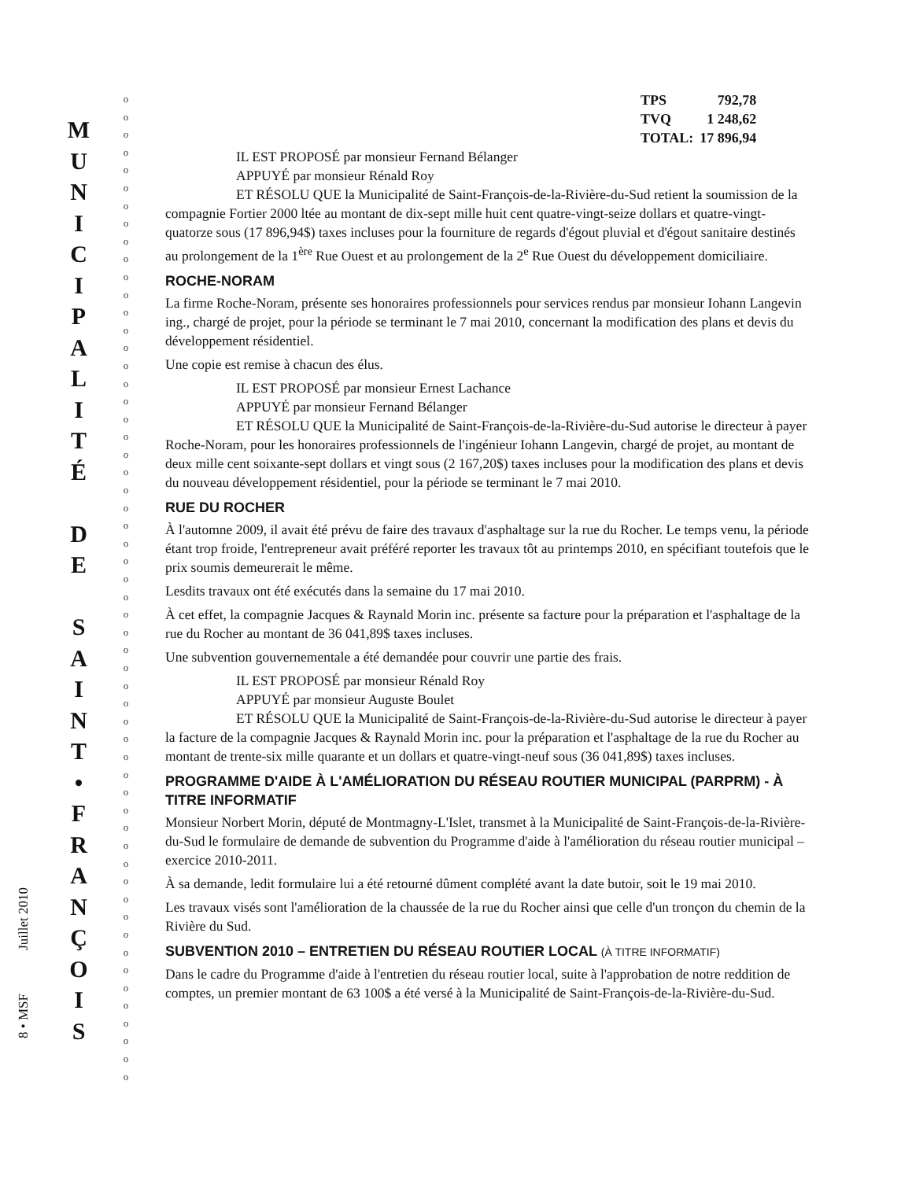8 • MSF Juillet 2010
M
U
N
I
C
I
P
A
L
I
T
É
D
E
S
A
I
N
T
•
F
R
A
N
Ç
O
I
S
o
o
o
o
o
o
o
o
o
o
o
o
o
o
o
o
o
o
o
o
o
o
o
o
o
o
o
o
o
o
o
o
o
o
o
o
o
o
o
o
o
o
o
o
o
o
o
o
o
o
o
o
o
o
o
o
| TPS | 792,78 |
| TVQ | 1 248,62 |
| TOTAL: | 17 896,94 |
IL EST PROPOSÉ par monsieur Fernand Bélanger
APPUYÉ par monsieur Rénald Roy
ET RÉSOLU QUE la Municipalité de Saint-François-de-la-Rivière-du-Sud retient la soumission de la compagnie Fortier 2000 ltée au montant de dix-sept mille huit cent quatre-vingt-seize dollars et quatre-vingt-quatorze sous (17 896,94$) taxes incluses pour la fourniture de regards d'égout pluvial et d'égout sanitaire destinés au prolongement de la 1<sup>ère</sup> Rue Ouest et au prolongement de la 2<sup>e</sup> Rue Ouest du développement domiciliaire.
ROCHE-NORAM
La firme Roche-Noram, présente ses honoraires professionnels pour services rendus par monsieur Iohann Langevin ing., chargé de projet, pour la période se terminant le 7 mai 2010, concernant la modification des plans et devis du développement résidentiel.
Une copie est remise à chacun des élus.
IL EST PROPOSÉ par monsieur Ernest Lachance
APPUYÉ par monsieur Fernand Bélanger
ET RÉSOLU QUE la Municipalité de Saint-François-de-la-Rivière-du-Sud autorise le directeur à payer Roche-Noram, pour les honoraires professionnels de l'ingénieur Iohann Langevin, chargé de projet, au montant de deux mille cent soixante-sept dollars et vingt sous (2 167,20$) taxes incluses pour la modification des plans et devis du nouveau développement résidentiel, pour la période se terminant le 7 mai 2010.
RUE DU ROCHER
À l'automne 2009, il avait été prévu de faire des travaux d'asphaltage sur la rue du Rocher. Le temps venu, la période étant trop froide, l'entrepreneur avait préféré reporter les travaux tôt au printemps 2010, en spécifiant toutefois que le prix soumis demeurerait le même.
Lesdits travaux ont été exécutés dans la semaine du 17 mai 2010.
À cet effet, la compagnie Jacques & Raynald Morin inc. présente sa facture pour la préparation et l'asphaltage de la rue du Rocher au montant de 36 041,89$ taxes incluses.
Une subvention gouvernementale a été demandée pour couvrir une partie des frais.
IL EST PROPOSÉ par monsieur Rénald Roy
APPUYÉ par monsieur Auguste Boulet
ET RÉSOLU QUE la Municipalité de Saint-François-de-la-Rivière-du-Sud autorise le directeur à payer la facture de la compagnie Jacques & Raynald Morin inc. pour la préparation et l'asphaltage de la rue du Rocher au montant de trente-six mille quarante et un dollars et quatre-vingt-neuf sous (36 041,89$) taxes incluses.
PROGRAMME D'AIDE À L'AMÉLIORATION DU RÉSEAU ROUTIER MUNICIPAL (PARPRM) - À TITRE INFORMATIF
Monsieur Norbert Morin, député de Montmagny-L'Islet, transmet à la Municipalité de Saint-François-de-la-Rivière-du-Sud le formulaire de demande de subvention du Programme d'aide à l'amélioration du réseau routier municipal – exercice 2010-2011.
À sa demande, ledit formulaire lui a été retourné dûment complété avant la date butoir, soit le 19 mai 2010.
Les travaux visés sont l'amélioration de la chaussée de la rue du Rocher ainsi que celle d'un tronçon du chemin de la Rivière du Sud.
SUBVENTION 2010 – ENTRETIEN DU RÉSEAU ROUTIER LOCAL (À TITRE INFORMATIF)
Dans le cadre du Programme d'aide à l'entretien du réseau routier local, suite à l'approbation de notre reddition de comptes, un premier montant de 63 100$ a été versé à la Municipalité de Saint-François-de-la-Rivière-du-Sud.